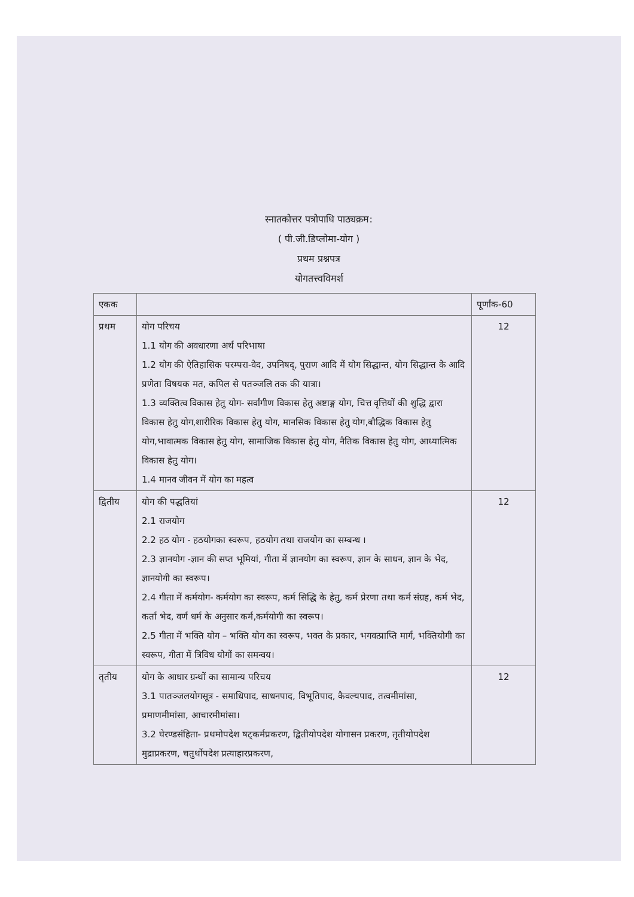स्नातकोत्तर पत्रोपाधि पाठ्यक्रम:
( पी.जी.डिप्लोमा-योग )
प्रथम प्रश्नपत्र
योगतत्त्वविमर्श
| एकक | | पूर्णांक-60 |
| --- | --- | --- |
| प्रथम | योग परिचय 1.1 योग की अवधारणा अर्थ परिभाषा 1.2 योग की ऐतिहासिक परम्परा-वेद, उपनिषद्, पुराण आदि में योग सिद्धान्त, योग सिद्धान्त के आदि प्रणेता विषयक मत, कपिल से पतञ्जलि तक की यात्रा। 1.3 व्यक्तित्व विकास हेतु योग- सर्वांगीण विकास हेतु अष्टाङ्ग योग, चित्त वृत्तियों की शुद्धि द्वारा विकास हेतु योग,शारीरिक विकास हेतु योग, मानसिक विकास हेतु योग,बौद्धिक विकास हेतु योग,भावात्मक विकास हेतु योग, सामाजिक विकास हेतु योग, नैतिक विकास हेतु योग, आध्यात्मिक विकास हेतु योग। 1.4 मानव जीवन में योग का महत्व | 12 |
| द्वितीय | योग की पद्धतियां 2.1 राजयोग 2.2 हठ योग - हठयोगका स्वरूप, हठयोग तथा राजयोग का सम्बन्ध । 2.3 ज्ञानयोग -ज्ञान की सप्त भूमियां, गीता में ज्ञानयोग का स्वरूप, ज्ञान के साधन, ज्ञान के भेद, ज्ञानयोगी का स्वरूप। 2.4 गीता में कर्मयोग- कर्मयोग का स्वरूप, कर्म सिद्धि के हेतु, कर्म प्रेरणा तथा कर्म संग्रह, कर्म भेद, कर्ता भेद, वर्ण धर्म के अनुसार कर्म,कर्मयोगी का स्वरूप। 2.5 गीता में भक्ति योग – भक्ति योग का स्वरूप, भक्त के प्रकार, भगवत्प्राप्ति मार्ग, भक्तियोगी का स्वरूप, गीता में त्रिविध योगों का समन्वय। | 12 |
| तृतीय | योग के आधार ग्रन्थों का सामान्य परिचय 3.1 पातञ्जलयोगसूत्र - समाधिपाद, साधनपाद, विभूतिपाद, कैवल्यपाद, तत्वमीमांसा, प्रमाणमीमांसा, आचारमीमांसा। 3.2 घेरण्डसंहिता- प्रथमोपदेश षट्कर्मप्रकरण, द्वितीयोपदेश योगासन प्रकरण, तृतीयोपदेश मुद्राप्रकरण, चतुर्थोपदेश प्रत्याहारप्रकरण, | 12 |